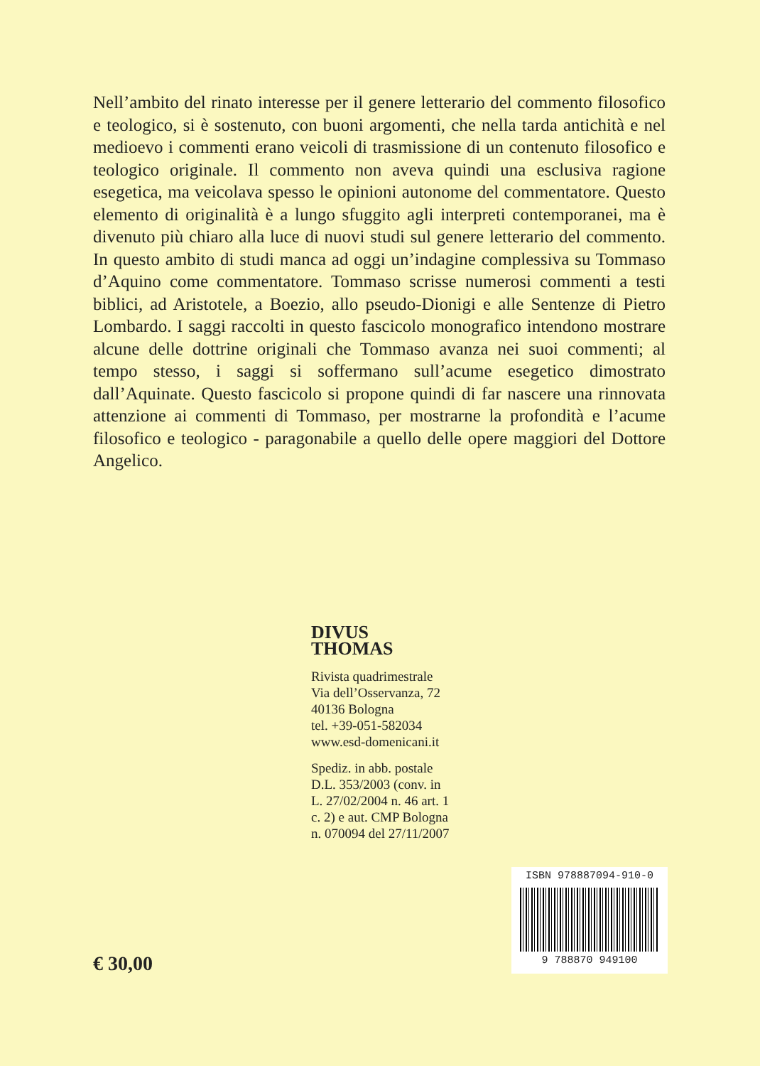Nell’ambito del rinato interesse per il genere letterario del commento filosofico e teologico, si è sostenuto, con buoni argomenti, che nella tarda antichità e nel medioevo i commenti erano veicoli di trasmissione di un contenuto filosofico e teologico originale. Il commento non aveva quindi una esclusiva ragione esegetica, ma veicolava spesso le opinioni autonome del commentatore. Questo elemento di originalità è a lungo sfuggito agli interpreti contemporanei, ma è divenuto più chiaro alla luce di nuovi studi sul genere letterario del commento. In questo ambito di studi manca ad oggi un’indagine complessiva su Tommaso d’Aquino come commentatore. Tommaso scrisse numerosi commenti a testi biblici, ad Aristotele, a Boezio, allo pseudo-Dionigi e alle Sentenze di Pietro Lombardo. I saggi raccolti in questo fascicolo monografico intendono mostrare alcune delle dottrine originali che Tommaso avanza nei suoi commenti; al tempo stesso, i saggi si soffermano sull’acume esegetico dimostrato dall’Aquinate. Questo fascicolo si propone quindi di far nascere una rinnovata attenzione ai commenti di Tommaso, per mostrarne la profondità e l’acume filosofico e teologico - paragonabile a quello delle opere maggiori del Dottore Angelico.
DIVUS THOMAS
Rivista quadrimestrale
Via dell’Osservanza, 72
40136 Bologna
tel. +39-051-582034
www.esd-domenicani.it
Spediz. in abb. postale D.L. 353/2003 (conv. in L. 27/02/2004 n. 46 art. 1 c. 2) e aut. CMP Bologna n. 070094 del 27/11/2007
€ 30,00
ISBN 978887094-910-0
9 788870 949100